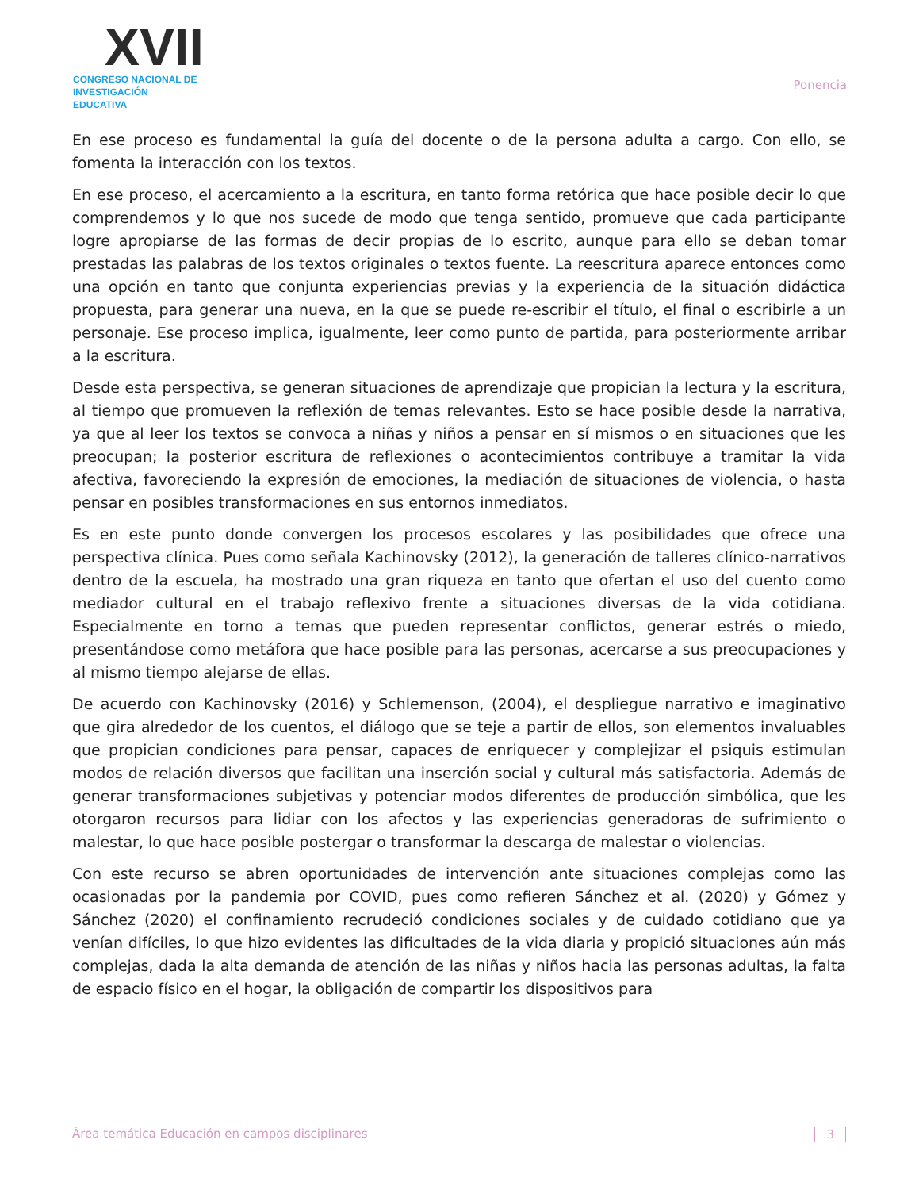XVII
CONGRESO NACIONAL DE
INVESTIGACIÓN EDUCATIVA
Ponencia
En ese proceso es fundamental la guía del docente o de la persona adulta a cargo. Con ello, se fomenta la interacción con los textos.
En ese proceso, el acercamiento a la escritura, en tanto forma retórica que hace posible decir lo que comprendemos y lo que nos sucede de modo que tenga sentido, promueve que cada participante logre apropiarse de las formas de decir propias de lo escrito, aunque para ello se deban tomar prestadas las palabras de los textos originales o textos fuente. La reescritura aparece entonces como una opción en tanto que conjunta experiencias previas y la experiencia de la situación didáctica propuesta, para generar una nueva, en la que se puede re-escribir el título, el final o escribirle a un personaje. Ese proceso implica, igualmente, leer como punto de partida, para posteriormente arribar a la escritura.
Desde esta perspectiva, se generan situaciones de aprendizaje que propician la lectura y la escritura, al tiempo que promueven la reflexión de temas relevantes. Esto se hace posible desde la narrativa, ya que al leer los textos se convoca a niñas y niños a pensar en sí mismos o en situaciones que les preocupan; la posterior escritura de reflexiones o acontecimientos contribuye a tramitar la vida afectiva, favoreciendo la expresión de emociones, la mediación de situaciones de violencia, o hasta pensar en posibles transformaciones en sus entornos inmediatos.
Es en este punto donde convergen los procesos escolares y las posibilidades que ofrece una perspectiva clínica. Pues como señala Kachinovsky (2012), la generación de talleres clínico-narrativos dentro de la escuela, ha mostrado una gran riqueza en tanto que ofertan el uso del cuento como mediador cultural en el trabajo reflexivo frente a situaciones diversas de la vida cotidiana. Especialmente en torno a temas que pueden representar conflictos, generar estrés o miedo, presentándose como metáfora que hace posible para las personas, acercarse a sus preocupaciones y al mismo tiempo alejarse de ellas.
De acuerdo con Kachinovsky (2016) y Schlemenson, (2004), el despliegue narrativo e imaginativo que gira alrededor de los cuentos, el diálogo que se teje a partir de ellos, son elementos invaluables que propician condiciones para pensar, capaces de enriquecer y complejizar el psiquis estimulan modos de relación diversos que facilitan una inserción social y cultural más satisfactoria. Además de generar transformaciones subjetivas y potenciar modos diferentes de producción simbólica, que les otorgaron recursos para lidiar con los afectos y las experiencias generadoras de sufrimiento o malestar, lo que hace posible postergar o transformar la descarga de malestar o violencias.
Con este recurso se abren oportunidades de intervención ante situaciones complejas como las ocasionadas por la pandemia por COVID, pues como refieren Sánchez et al. (2020) y Gómez y Sánchez (2020) el confinamiento recrudeció condiciones sociales y de cuidado cotidiano que ya venían difíciles, lo que hizo evidentes las dificultades de la vida diaria y propició situaciones aún más complejas, dada la alta demanda de atención de las niñas y niños hacia las personas adultas, la falta de espacio físico en el hogar, la obligación de compartir los dispositivos para
Área temática Educación en campos disciplinares 3